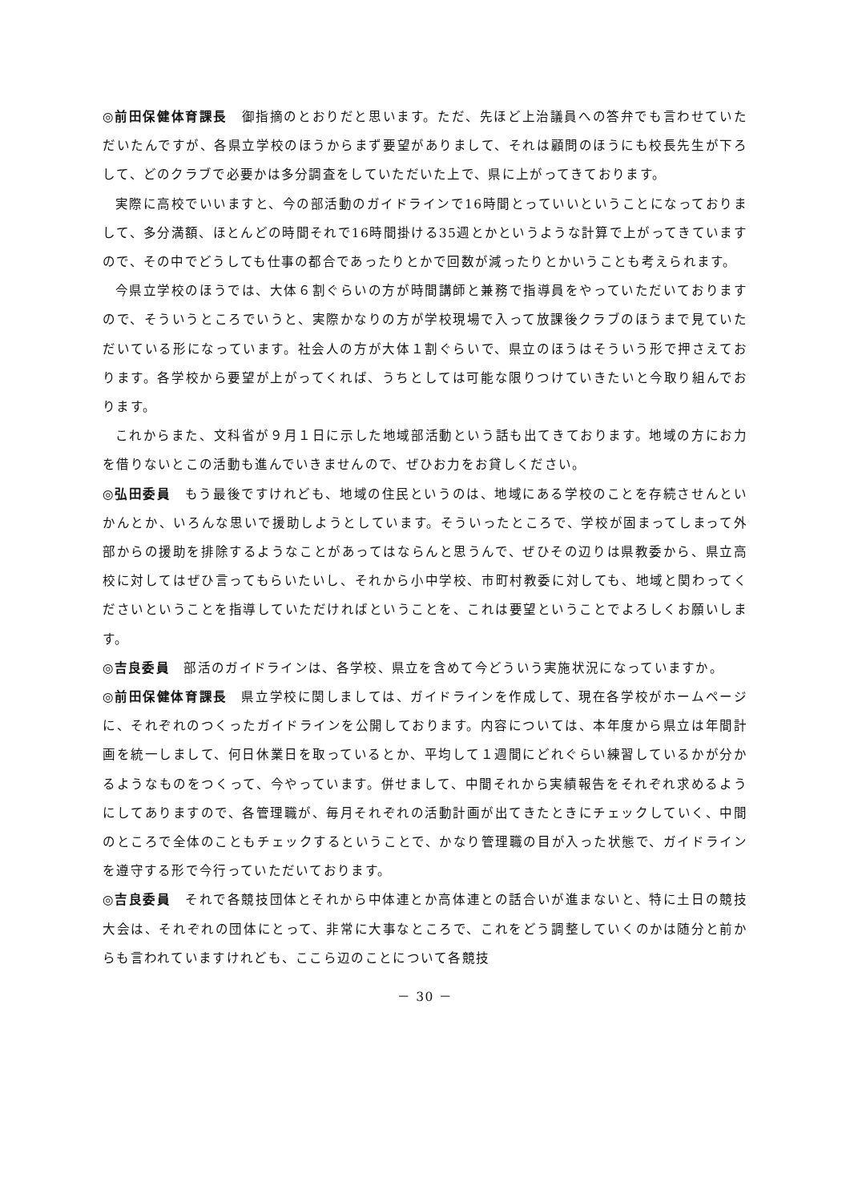◎前田保健体育課長　御指摘のとおりだと思います。ただ、先ほど上治議員への答弁でも言わせていただいたんですが、各県立学校のほうからまず要望がありまして、それは顧問のほうにも校長先生が下ろして、どのクラブで必要かは多分調査をしていただいた上で、県に上がってきております。
実際に高校でいいますと、今の部活動のガイドラインで16時間とっていいということになっておりまして、多分満額、ほとんどの時間それで16時間掛ける35週とかというような計算で上がってきていますので、その中でどうしても仕事の都合であったりとかで回数が減ったりとかいうことも考えられます。
今県立学校のほうでは、大体６割ぐらいの方が時間講師と兼務で指導員をやっていただいておりますので、そういうところでいうと、実際かなりの方が学校現場で入って放課後クラブのほうまで見ていただいている形になっています。社会人の方が大体１割ぐらいで、県立のほうはそういう形で押さえております。各学校から要望が上がってくれば、うちとしては可能な限りつけていきたいと今取り組んでおります。
これからまた、文科省が９月１日に示した地域部活動という話も出てきております。地域の方にお力を借りないとこの活動も進んでいきませんので、ぜひお力をお貸しください。
◎弘田委員　もう最後ですけれども、地域の住民というのは、地域にある学校のことを存続させんといかんとか、いろんな思いで援助しようとしています。そういったところで、学校が固まってしまって外部からの援助を排除するようなことがあってはならんと思うんで、ぜひその辺りは県教委から、県立高校に対してはぜひ言ってもらいたいし、それから小中学校、市町村教委に対しても、地域と関わってくださいということを指導していただければということを、これは要望ということでよろしくお願いします。
◎吉良委員　部活のガイドラインは、各学校、県立を含めて今どういう実施状況になっていますか。
◎前田保健体育課長　県立学校に関しましては、ガイドラインを作成して、現在各学校がホームページに、それぞれのつくったガイドラインを公開しております。内容については、本年度から県立は年間計画を統一しまして、何日休業日を取っているとか、平均して１週間にどれぐらい練習しているかが分かるようなものをつくって、今やっています。併せまして、中間それから実績報告をそれぞれ求めるようにしてありますので、各管理職が、毎月それぞれの活動計画が出てきたときにチェックしていく、中間のところで全体のこともチェックするということで、かなり管理職の目が入った状態で、ガイドラインを遵守する形で今行っていただいております。
◎吉良委員　それで各競技団体とそれから中体連とか高体連との話合いが進まないと、特に土日の競技大会は、それぞれの団体にとって、非常に大事なところで、これをどう調整していくのかは随分と前からも言われていますけれども、ここら辺のことについて各競技
－ 30 －